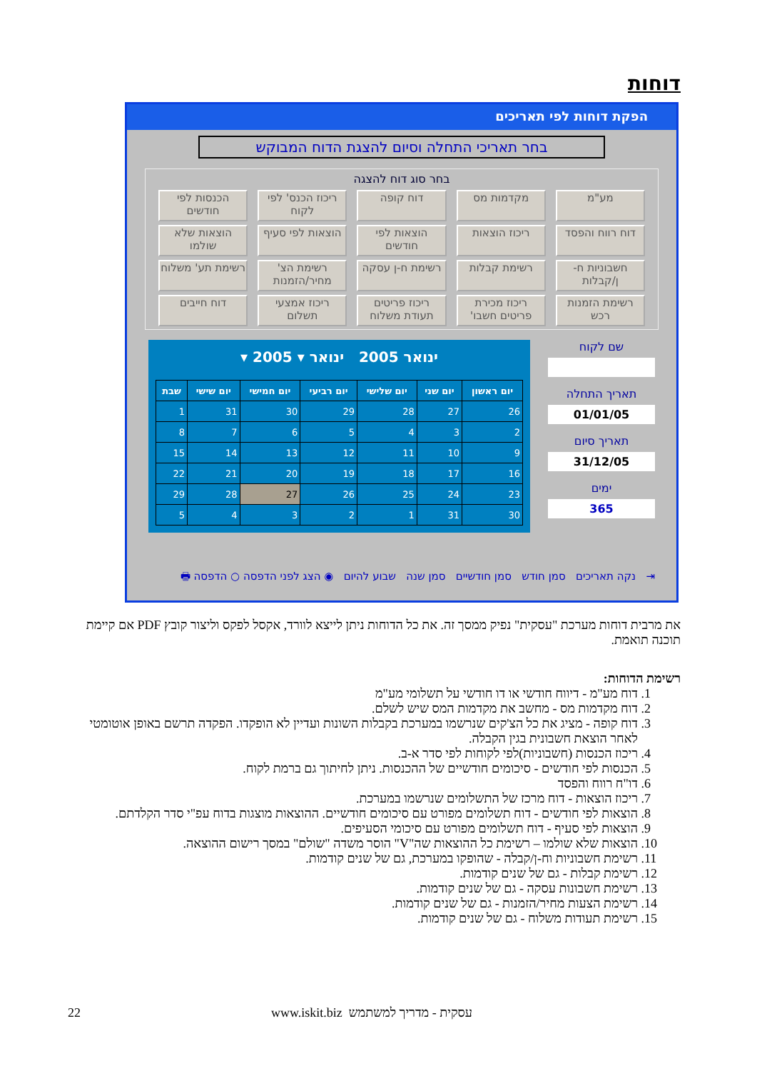דוחות
הפקת דוחות לפי תאריכים
בחר תאריכי התחלה וסיום להצגת הדוח המבוקש
בחר סוג דוח להצגה
מע"מ
מקדמות מס
דוח קופה
ריכוז הכנס' לפי לקוח
הכנסות לפי חודשים
דוח רווח והפסד
ריכוז הוצאות
הוצאות לפי חודשים
הוצאות לפי סעיף
הוצאות שלא שולמו
חשבוניות ח-ן/קבלות
רשימת קבלות
רשימת ח-ן עסקה
רשימת הצ' מחיר/הזמנות
רשימת תע' משלוח
רשימת הזמנות רכש
ריכוז מכירת פריטים חשבו'
ריכוז פריטים תעודת משלוח
ריכוז אמצעי תשלום
דוח חייבים
ינואר 2005 ינואר ▾ 2005 ▾
| יום ראשון | יום שני | יום שלישי | יום רביעי | יום חמישי | יום שישי | שבת |
| --- | --- | --- | --- | --- | --- | --- |
| 26 | 27 | 28 | 29 | 30 | 31 | 1 |
| 2 | 3 | 4 | 5 | 6 | 7 | 8 |
| 9 | 10 | 11 | 12 | 13 | 14 | 15 |
| 16 | 17 | 18 | 19 | 20 | 21 | 22 |
| 23 | 24 | 25 | 26 | 27 | 28 | 29 |
| 30 | 31 | 1 | 2 | 3 | 4 | 5 |
שם לקוח
תאריך התחלה
01/01/05
תאריך סיום
31/12/05
ימים
365
⇥ נקה תאריכים סמן חודש סמן חודשיים סמן שנה שבוע להיום ◉ הצג לפני הדפסה ○ הדפסה 🖶
את מרבית דוחות מערכת "עסקית" נפיק ממסך זה. את כל הדוחות ניתן לייצא לוורד, אקסל לפקס וליצור קובץ PDF אם קיימת תוכנה תואמת.
רשימת הדוחות:
1. דוח מע"מ - דיווח חודשי או דו חודשי על תשלומי מע"מ
2. דוח מקדמות מס - מחשב את מקדמות המס שיש לשלם.
3. דוח קופה - מציג את כל הצ'קים שנרשמו במערכת בקבלות השונות ועדיין לא הופקדו. הפקדה תרשם באופן אוטומטי לאחר הוצאת חשבונית בגין הקבלה.
4. ריכוז הכנסות (חשבוניות)לפי לקוחות לפי סדר א-ב.
5. הכנסות לפי חודשים - סיכומים חודשיים של ההכנסות. ניתן לחיתוך גם ברמת לקוח.
6. דו"ח רווח והפסד
7. ריכוז הוצאות - דוח מרכז של התשלומים שנרשמו במערכת.
8. הוצאות לפי חודשים - דוח תשלומים מפורט עם סיכומים חודשיים. ההוצאות מוצגות בדוח עפ"י סדר הקלדתם.
9. הוצאות לפי סעיף - דוח תשלומים מפורט עם סיכומי הסעיפים.
10. הוצאות שלא שולמו – רשימת כל ההוצאות שה"V" הוסר משדה "שולם" במסך רישום ההוצאה.
11. רשימת חשבוניות וח-ן/קבלה - שהופקו במערכת, גם של שנים קודמות.
12. רשימת קבלות - גם של שנים קודמות.
13. רשימת חשבונות עסקה - גם של שנים קודמות.
14. רשימת הצעות מחיר/הזמנות - גם של שנים קודמות.
15. רשימת תעודות משלוח - גם של שנים קודמות.
22
www.iskit.biz עסקית - מדריך למשתמש